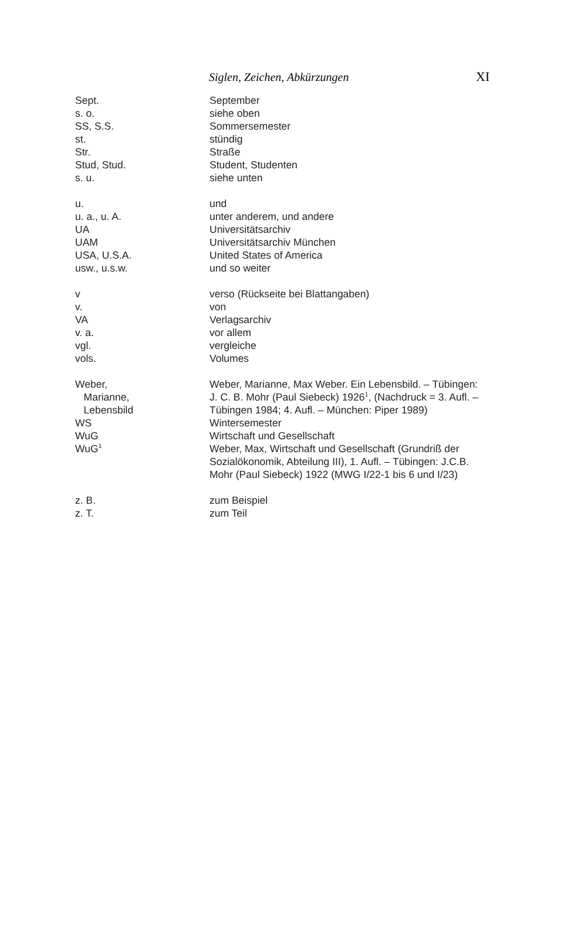Siglen, Zeichen, Abkürzungen XI
| Sept. | September |
| s. o. | siehe oben |
| SS, S.S. | Sommersemester |
| st. | stündig |
| Str. | Straße |
| Stud, Stud. | Student, Studenten |
| s. u. | siehe unten |
| u. | und |
| u. a., u. A. | unter anderem, und andere |
| UA | Universitätsarchiv |
| UAM | Universitätsarchiv München |
| USA, U.S.A. | United States of America |
| usw., u.s.w. | und so weiter |
| v | verso (Rückseite bei Blattangaben) |
| v. | von |
| VA | Verlagsarchiv |
| v. a. | vor allem |
| vgl. | vergleiche |
| vols. | Volumes |
| Weber, Marianne, Lebensbild | Weber, Marianne, Max Weber. Ein Lebensbild. – Tübingen: J. C. B. Mohr (Paul Siebeck) 1926<sup>1</sup>, (Nachdruck = 3. Aufl. – Tübingen 1984; 4. Aufl. – München: Piper 1989) |
| WS | Wintersemester |
| WuG | Wirtschaft und Gesellschaft |
| WuG<sup>1</sup> | Weber, Max, Wirtschaft und Gesellschaft (Grundriß der Sozialökonomik, Abteilung III), 1. Aufl. – Tübingen: J.C.B. Mohr (Paul Siebeck) 1922 (MWG I/22-1 bis 6 und I/23) |
| z. B. | zum Beispiel |
| z. T. | zum Teil |